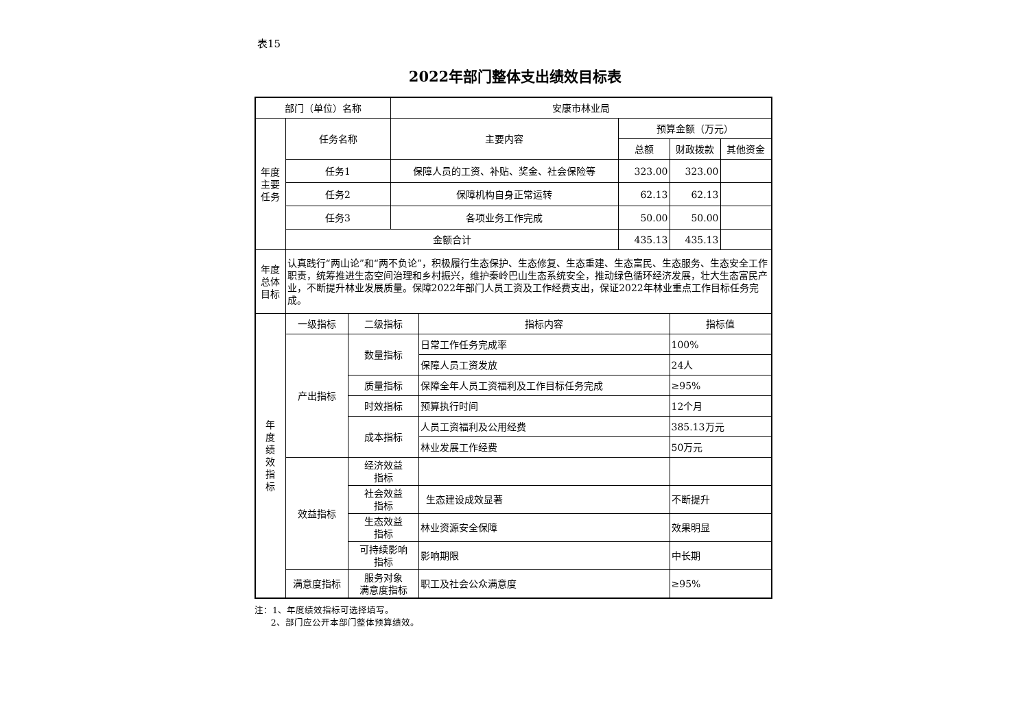表15
2022年部门整体支出绩效目标表
| 部门（单位）名称 | | | 安康市林业局 | | | | |
| 年度 主要 任务 | 任务名称 | | 主要内容 | | 预算金额（万元） | | |
| | | | | | 总额 | 财政拨款 | 其他资金 |
| | 任务1 | | 保障人员的工资、补贴、奖金、社会保险等 | | 323.00 | 323.00 | |
| | 任务2 | | 保障机构自身正常运转 | | 62.13 | 62.13 | |
| | 任务3 | | 各项业务工作完成 | | 50.00 | 50.00 | |
| | 金额合计 | | | | 435.13 | 435.13 | |
| 年度 总体 目标 | 认真践行“两山论”和“两不负论”，积极履行生态保护、生态修复、生态重建、生态富民、生态服务、生态安全工作职责，统筹推进生态空间治理和乡村振兴，维护秦岭巴山生态系统安全，推动绿色循环经济发展，壮大生态富民产业，不断提升林业发展质量。保障2022年部门人员工资及工作经费支出，保证2022年林业重点工作目标任务完成。 | | | | | | |
| 年 度 绩 效 指 标 | 一级指标 | 二级指标 | | 指标内容 | | 指标值 | |
| | 产出指标 | 数量指标 | | 日常工作任务完成率 | | 100% | |
| | | | | 保障人员工资发放 | | 24人 | |
| | | 质量指标 | | 保障全年人员工资福利及工作目标任务完成 | | ≥95% | |
| | | 时效指标 | | 预算执行时间 | | 12个月 | |
| | | 成本指标 | | 人员工资福利及公用经费 | | 385.13万元 | |
| | | | | 林业发展工作经费 | | 50万元 | |
| | 效益指标 | 经济效益 指标 | | | | | |
| | | 社会效益 指标 | | 生态建设成效显著 | | 不断提升 | |
| | | 生态效益 指标 | | 林业资源安全保障 | | 效果明显 | |
| | | 可持续影响 指标 | | 影响期限 | | 中长期 | |
| | 满意度指标 | 服务对象 满意度指标 | | 职工及社会公众满意度 | | ≥95% | |
注：1、年度绩效指标可选择填写。
2、部门应公开本部门整体预算绩效。